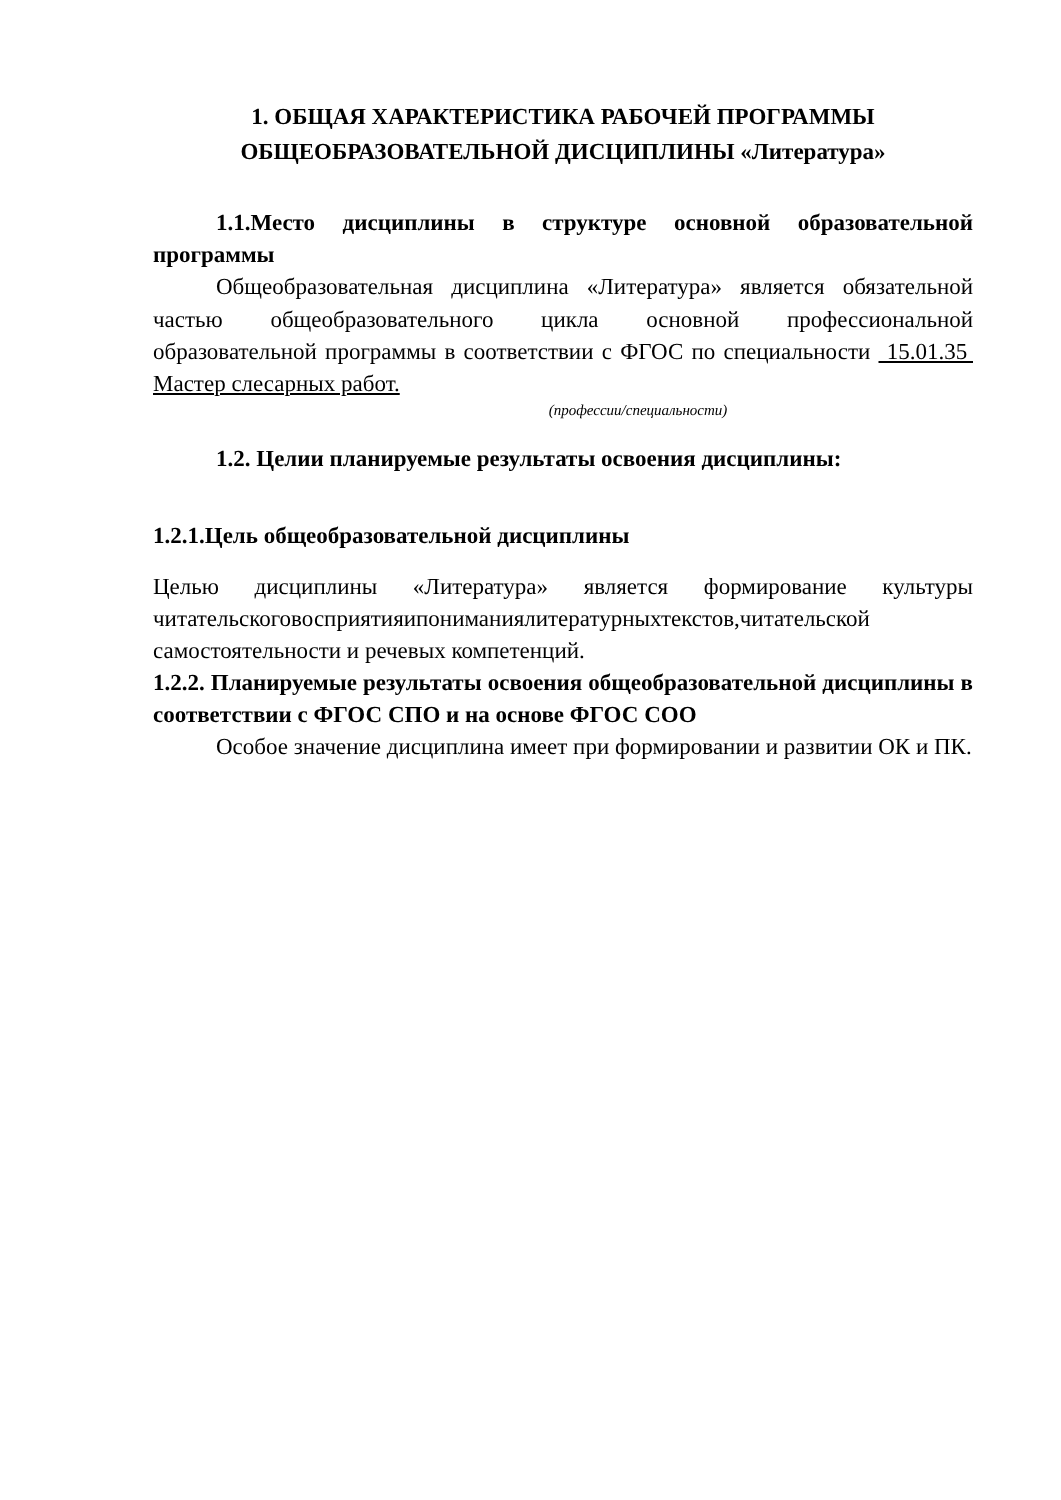1. ОБЩАЯ ХАРАКТЕРИСТИКА РАБОЧЕЙ ПРОГРАММЫ
ОБЩЕОБРАЗОВАТЕЛЬНОЙ ДИСЦИПЛИНЫ «Литература»
1.1.Место дисциплины в структуре основной образовательной программы
Общеобразовательная дисциплина «Литература» является обязательной частью общеобразовательного цикла основной профессиональной образовательной программы в соответствии с ФГОС по специальности 15.01.35 Мастер слесарных работ.
(профессии/специальности)
1.2. Целии планируемые результаты освоения дисциплины:
1.2.1.Цель общеобразовательной дисциплины
Целью дисциплины «Литература» является формирование культуры читательскоговосприятияипониманиялитературныхтекстов,читательской самостоятельности и речевых компетенций.
1.2.2. Планируемые результаты освоения общеобразовательной дисциплины в соответствии с ФГОС СПО и на основе ФГОС СОО
Особое значение дисциплина имеет при формировании и развитии ОК и ПК.